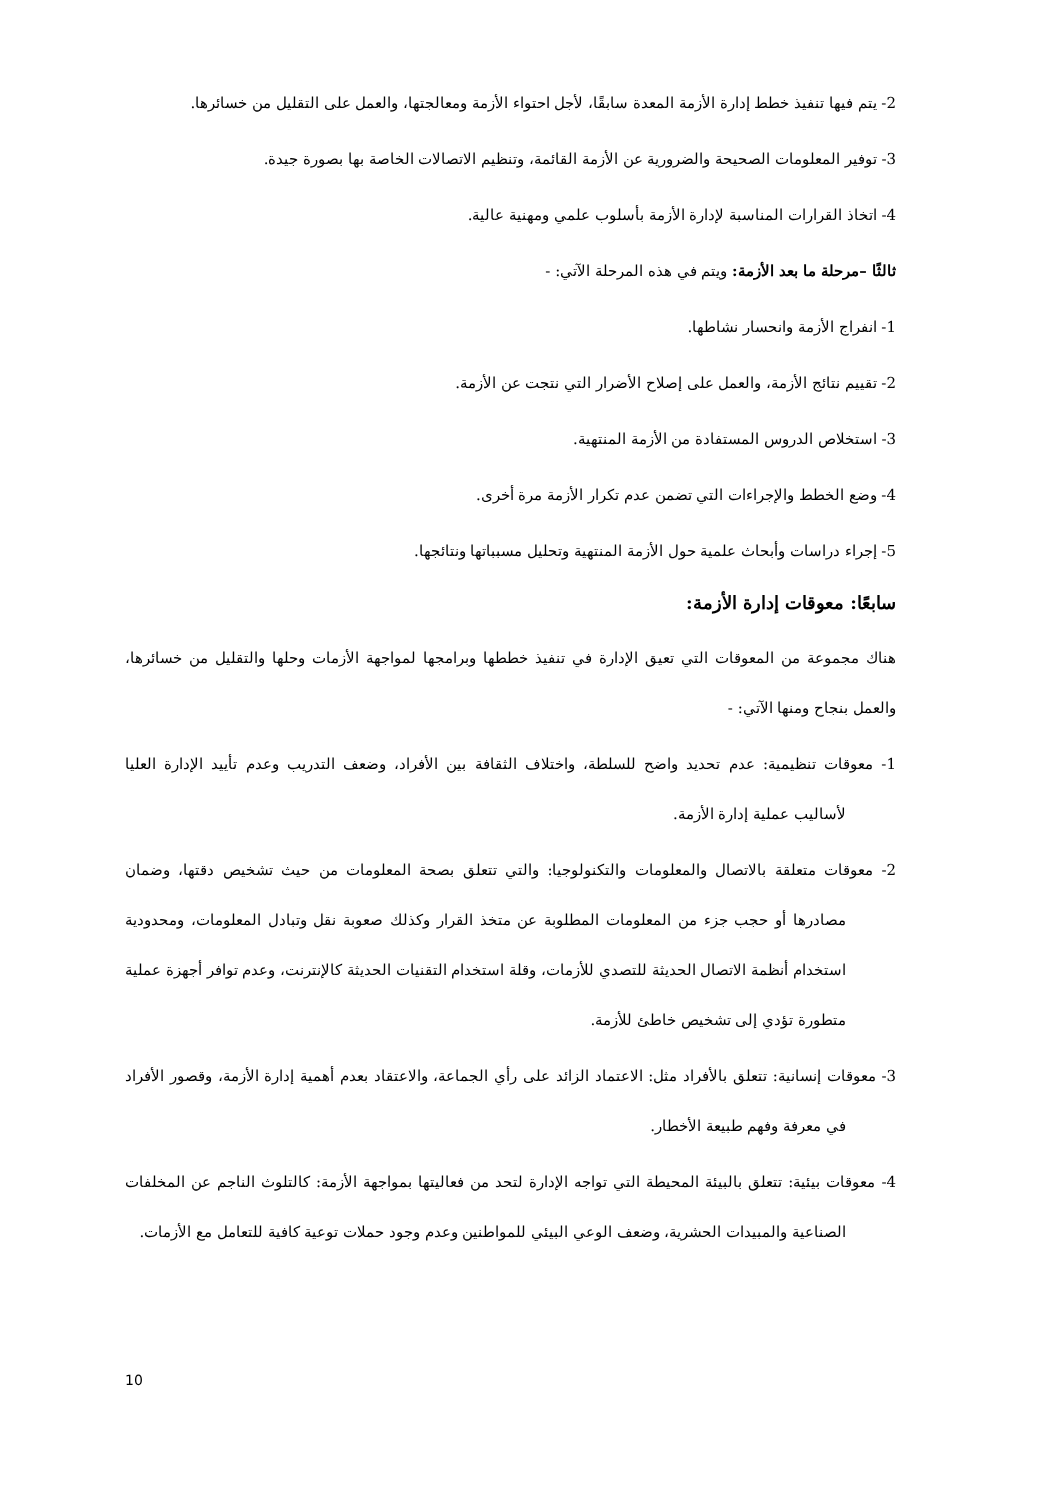2- يتم فيها تنفيذ خطط إدارة الأزمة المعدة سابقًا، لأجل احتواء الأزمة ومعالجتها، والعمل على التقليل من خسائرها.
3- توفير المعلومات الصحيحة والضرورية عن الأزمة القائمة، وتنظيم الاتصالات الخاصة بها بصورة جيدة.
4- اتخاذ القرارات المناسبة لإدارة الأزمة بأسلوب علمي ومهنية عالية.
ثالثًا –مرحلة ما بعد الأزمة: ويتم في هذه المرحلة الآتي: -
1- انفراج الأزمة وانحسار نشاطها.
2- تقييم نتائج الأزمة، والعمل على إصلاح الأضرار التي نتجت عن الأزمة.
3- استخلاص الدروس المستفادة من الأزمة المنتهية.
4- وضع الخطط والإجراءات التي تضمن عدم تكرار الأزمة مرة أخرى.
5- إجراء دراسات وأبحاث علمية حول الأزمة المنتهية وتحليل مسبباتها ونتائجها.
سابعًا: معوقات إدارة الأزمة:
هناك مجموعة من المعوقات التي تعيق الإدارة في تنفيذ خططها وبرامجها لمواجهة الأزمات وحلها والتقليل من خسائرها، والعمل بنجاح ومنها الآتي: -
1- معوقات تنظيمية: عدم تحديد واضح للسلطة، واختلاف الثقافة بين الأفراد، وضعف التدريب وعدم تأييد الإدارة العليا لأساليب عملية إدارة الأزمة.
2- معوقات متعلقة بالاتصال والمعلومات والتكنولوجيا: والتي تتعلق بصحة المعلومات من حيث تشخيص دقتها، وضمان مصادرها أو حجب جزء من المعلومات المطلوبة عن متخذ القرار وكذلك صعوبة نقل وتبادل المعلومات، ومحدودية استخدام أنظمة الاتصال الحديثة للتصدي للأزمات، وقلة استخدام التقنيات الحديثة كالإنترنت، وعدم توافر أجهزة عملية متطورة تؤدي إلى تشخيص خاطئ للأزمة.
3- معوقات إنسانية: تتعلق بالأفراد مثل: الاعتماد الزائد على رأي الجماعة، والاعتقاد بعدم أهمية إدارة الأزمة، وقصور الأفراد في معرفة وفهم طبيعة الأخطار.
4- معوقات بيئية: تتعلق بالبيئة المحيطة التي تواجه الإدارة لتحد من فعاليتها بمواجهة الأزمة: كالتلوث الناجم عن المخلفات الصناعية والمبيدات الحشرية، وضعف الوعي البيئي للمواطنين وعدم وجود حملات توعية كافية للتعامل مع الأزمات.
10